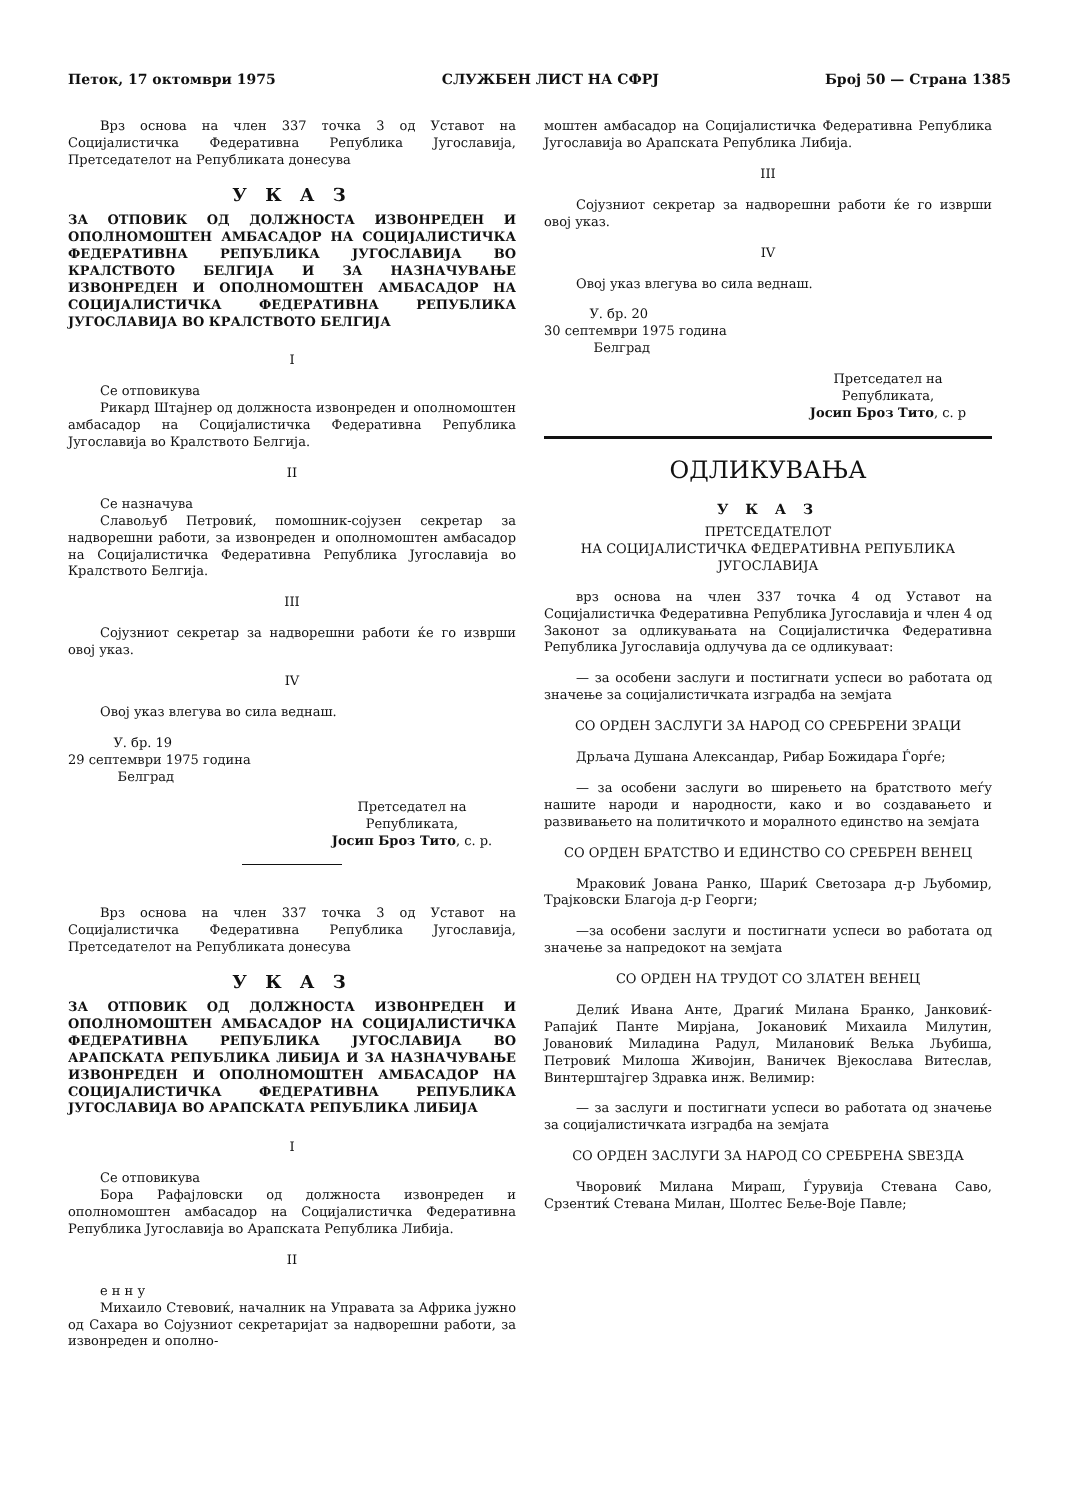Петок, 17 октомври 1975 СЛУЖБЕН ЛИСТ НА СФРЈ Број 50 — Страна 1385
Врз основа на член 337 точка 3 од Уставот на Социјалистичка Федеративна Република Југославија, Претседателот на Републиката донесува
У К А З
ЗА ОТПОВИК ОД ДОЛЖНОСТА ИЗВОНРЕДЕН И ОПОЛНОМОШТЕН АМБАСАДОР НА СОЦИЈАЛИСТИЧКА ФЕДЕРАТИВНА РЕПУБЛИКА ЈУГОСЛАВИЈА ВО КРАЛСТВОТО БЕЛГИЈА И ЗА НАЗНАЧУВАЊЕ ИЗВОНРЕДЕН И ОПОЛНОМОШТЕН АМБАСАДОР НА СОЦИЈАЛИСТИЧКА ФЕДЕРАТИВНА РЕПУБЛИКА ЈУГОСЛАВИЈА ВО КРАЛСТВОТО БЕЛГИЈА
I
Се отповикува
Рикард Штајнер од должноста извонреден и ополномоштен амбасадор на Социјалистичка Федеративна Република Југославија во Кралството Белгија.
II
Се назначува
Славољуб Петровиќ, помошник-сојузен секретар за надворешни работи, за извонреден и ополномоштен амбасадор на Социјалистичка Федеративна Република Југославија во Кралството Белгија.
III
Сојузниот секретар за надворешни работи ќе го изврши овој указ.
IV
Овој указ влегува во сила веднаш.
У. бр. 19
29 септември 1975 година
Белград
Претседател на
Републиката,
Јосип Броз Тито, с. р.
Врз основа на член 337 точка 3 од Уставот на Социјалистичка Федеративна Република Југославија, Претседателот на Републиката донесува
У К А З
ЗА ОТПОВИК ОД ДОЛЖНОСТА ИЗВОНРЕДЕН И ОПОЛНОМОШТЕН АМБАСАДОР НА СОЦИЈАЛИСТИЧКА ФЕДЕРАТИВНА РЕПУБЛИКА ЈУГОСЛАВИЈА ВО АРАПСКАТА РЕПУБЛИКА ЛИБИЈА И ЗА НАЗНАЧУВАЊЕ ИЗВОНРЕДЕН И ОПОЛНОМОШТЕН АМБАСАДОР НА СОЦИЈАЛИСТИЧКА ФЕДЕРАТИВНА РЕПУБЛИКА ЈУГОСЛАВИЈА ВО АРАПСКАТА РЕПУБЛИКА ЛИБИЈА
I
Се отповикува
Бора Рафајловски од должноста извонреден и ополномоштен амбасадор на Социјалистичка Федеративна Република Југославија во Арапската Република Либија.
II
е н н у
Михаило Стевовиќ, началник на Управата за Африка јужно од Сахара во Сојузниот секретаријат за надворешни работи, за извонреден и ополно-
моштен амбасадор на Социјалистичка Федеративна Република Југославија во Арапската Република Либија.
III
Сојузниот секретар за надворешни работи ќе го изврши овој указ.
IV
Овој указ влегува во сила веднаш.
У. бр. 20
30 септември 1975 година
Белград
Претседател на
Републиката,
Јосип Броз Тито, с. р
ОДЛИКУВАЊА
У К А З
ПРЕТСЕДАТЕЛОТ
НА СОЦИЈАЛИСТИЧКА ФЕДЕРАТИВНА РЕПУБЛИКА ЈУГОСЛАВИЈА
врз основа на член 337 точка 4 од Уставот на Социјалистичка Федеративна Република Југославија и член 4 од Законот за одликувањата на Социјалистичка Федеративна Република Југославија одлучува да се одликуваат:
— за особени заслуги и постигнати успеси во работата од значење за социјалистичката изградба на земјата
СО ОРДЕН ЗАСЛУГИ ЗА НАРОД СО СРЕБРЕНИ ЗРАЦИ
Дрљача Душана Александар, Рибар Божидара Ѓорѓе;
— за особени заслуги во ширењето на братството меѓу нашите народи и народности, како и во создавањето и развивањето на политичкото и моралното единство на земјата
СО ОРДЕН БРАТСТВО И ЕДИНСТВО СО СРЕБРЕН ВЕНЕЦ
Мраковиќ Јована Ранко, Шариќ Светозара д-р Љубомир, Трајковски Благоја д-р Георги;
—за особени заслуги и постигнати успеси во работата од значење за напредокот на земјата
СО ОРДЕН НА ТРУДОТ СО ЗЛАТЕН ВЕНЕЦ
Делиќ Ивана Анте, Драгиќ Милана Бранко, Јанковиќ-Рапајиќ Панте Мирјана, Јокановиќ Михаила Милутин, Јовановиќ Миладина Радул, Милановиќ Вељка Љубиша, Петровиќ Милоша Живојин, Ваничек Вјекослава Витеслав, Винтерштајгер Здравка инж. Велимир:
— за заслуги и постигнати успеси во работата од значење за социјалистичката изградба на земјата
СО ОРДЕН ЗАСЛУГИ ЗА НАРОД СО СРЕБРЕНА ЅВЕЗДА
Чворовиќ Милана Мираш, Ѓурувија Стевана Саво, Срзентиќ Стевана Милан, Шолтес Беље-Воје Павле;